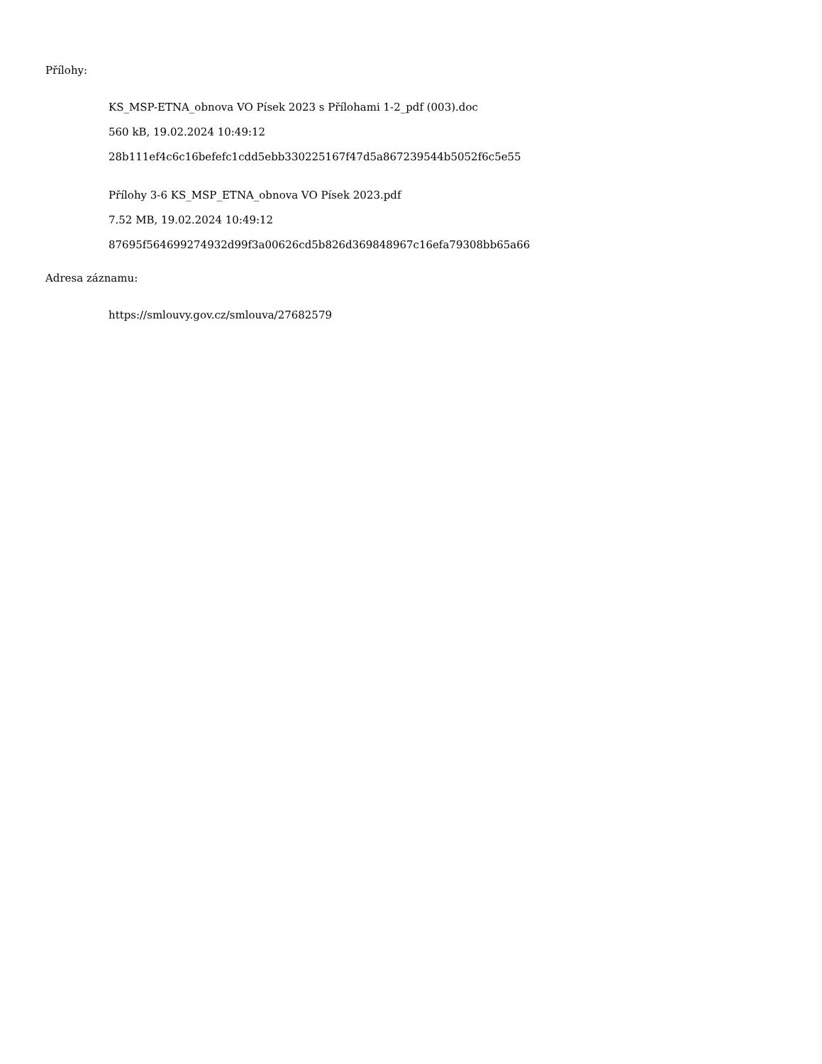Přílohy:
KS_MSP-ETNA_obnova VO Písek 2023 s Přílohami 1-2_pdf (003).doc
560 kB, 19.02.2024 10:49:12
28b111ef4c6c16befefc1cdd5ebb330225167f47d5a867239544b5052f6c5e55
Přílohy 3-6 KS_MSP_ETNA_obnova VO Písek 2023.pdf
7.52 MB, 19.02.2024 10:49:12
87695f564699274932d99f3a00626cd5b826d369848967c16efa79308bb65a66
Adresa záznamu:
https://smlouvy.gov.cz/smlouva/27682579